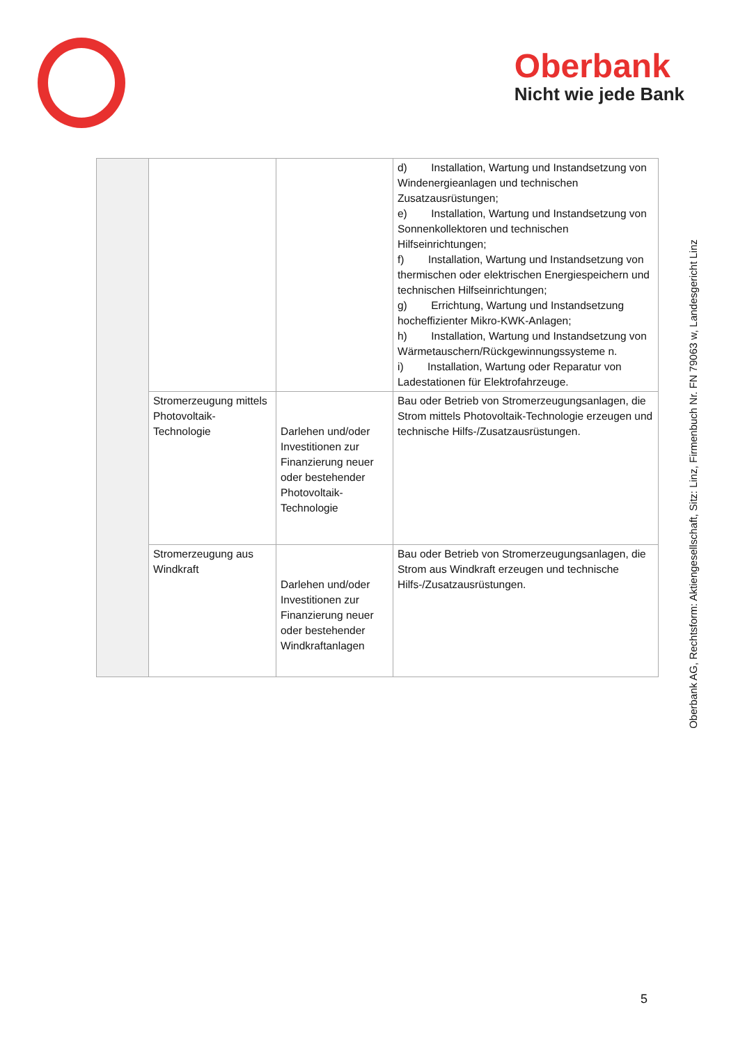Oberbank
Nicht wie jede Bank
| | | | d) Installation, Wartung und Instandsetzung von Windenergieanlagen und technischen Zusatzausrüstungen; e) Installation, Wartung und Instandsetzung von Sonnenkollektoren und technischen Hilfseinrichtungen; f) Installation, Wartung und Instandsetzung von thermischen oder elektrischen Energiespeichern und technischen Hilfseinrichtungen; g) Errichtung, Wartung und Instandsetzung hocheffizienter Mikro-KWK-Anlagen; h) Installation, Wartung und Instandsetzung von Wärmetauschern/Rückgewinnungssysteme n. i) Installation, Wartung oder Reparatur von Ladestationen für Elektrofahrzeuge. |
| | Stromerzeugung mittels Photovoltaik-Technologie | Darlehen und/oder Investitionen zur Finanzierung neuer oder bestehender Photovoltaik-Technologie | Bau oder Betrieb von Stromerzeugungsanlagen, die Strom mittels Photovoltaik-Technologie erzeugen und technische Hilfs-/Zusatzausrüstungen. |
| | Stromerzeugung aus Windkraft | Darlehen und/oder Investitionen zur Finanzierung neuer oder bestehender Windkraftanlagen | Bau oder Betrieb von Stromerzeugungsanlagen, die Strom aus Windkraft erzeugen und technische Hilfs-/Zusatzausrüstungen. |
Oberbank AG, Rechtsform: Aktiengesellschaft, Sitz: Linz, Firmenbuch Nr. FN 79063 w, Landesgericht Linz
5